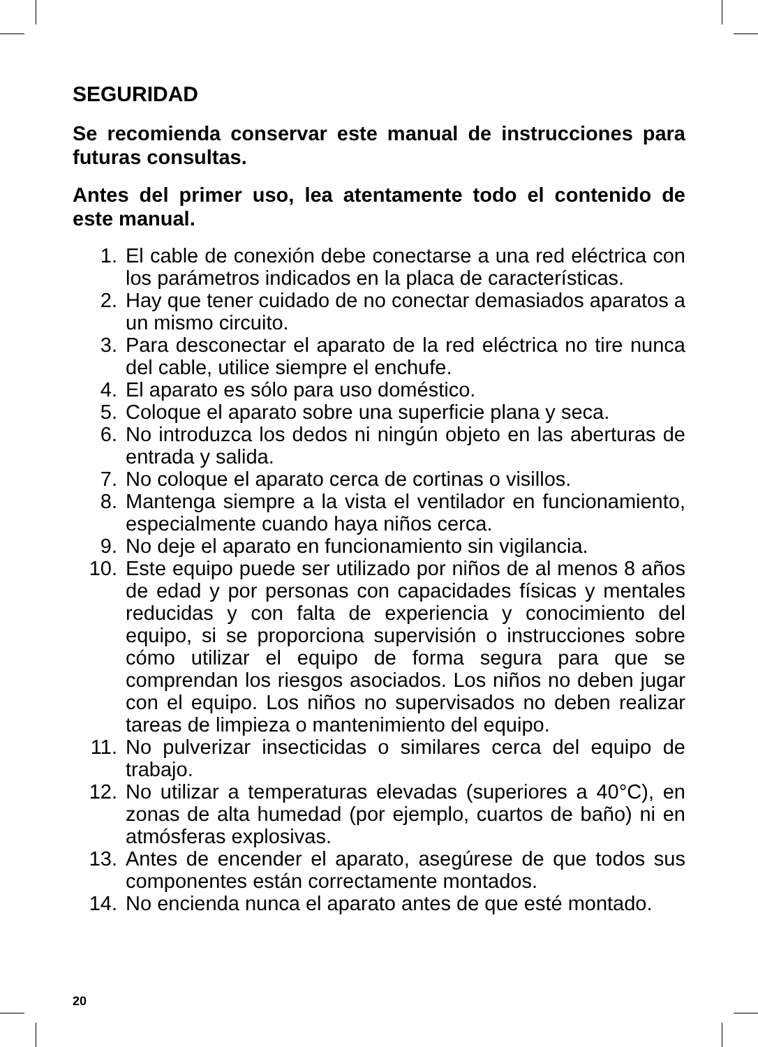SEGURIDAD
Se recomienda conservar este manual de instrucciones para futuras consultas.
Antes del primer uso, lea atentamente todo el contenido de este manual.
1. El cable de conexión debe conectarse a una red eléctrica con los parámetros indicados en la placa de características.
2. Hay que tener cuidado de no conectar demasiados aparatos a un mismo circuito.
3. Para desconectar el aparato de la red eléctrica no tire nunca del cable, utilice siempre el enchufe.
4. El aparato es sólo para uso doméstico.
5. Coloque el aparato sobre una superficie plana y seca.
6. No introduzca los dedos ni ningún objeto en las aberturas de entrada y salida.
7. No coloque el aparato cerca de cortinas o visillos.
8. Mantenga siempre a la vista el ventilador en funcionamiento, especialmente cuando haya niños cerca.
9. No deje el aparato en funcionamiento sin vigilancia.
10. Este equipo puede ser utilizado por niños de al menos 8 años de edad y por personas con capacidades físicas y mentales reducidas y con falta de experiencia y conocimiento del equipo, si se proporciona supervisión o instrucciones sobre cómo utilizar el equipo de forma segura para que se comprendan los riesgos asociados. Los niños no deben jugar con el equipo. Los niños no supervisados no deben realizar tareas de limpieza o mantenimiento del equipo.
11. No pulverizar insecticidas o similares cerca del equipo de trabajo.
12. No utilizar a temperaturas elevadas (superiores a 40°C), en zonas de alta humedad (por ejemplo, cuartos de baño) ni en atmósferas explosivas.
13. Antes de encender el aparato, asegúrese de que todos sus componentes están correctamente montados.
14. No encienda nunca el aparato antes de que esté montado.
20